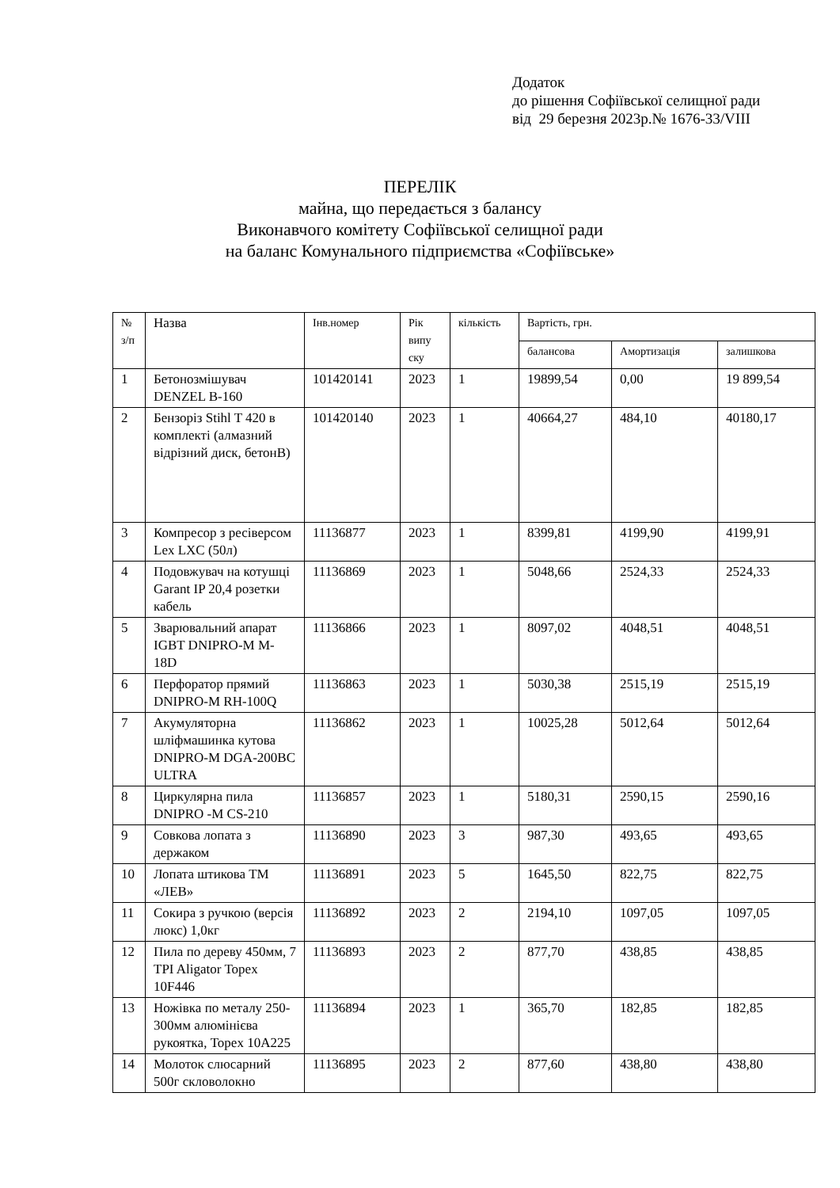Додаток
до рішення Софіївської селищної ради
від 29 березня 2023р.№ 1676-33/VIII
ПЕРЕЛІК
майна, що передається з балансу
Виконавчого комітету Софіївської селищної ради
на баланс Комунального підприємства «Софіївське»
| № з/п | Назва | Інв.номер | Рік випу ску | кількість | Вартість, грн. | | |
| --- | --- | --- | --- | --- | --- | --- | --- |
| | | | | | балансова | Амортизація | залишкова |
| 1 | Бетонозмішувач DENZEL B-160 | 101420141 | 2023 | 1 | 19899,54 | 0,00 | 19 899,54 |
| 2 | Бензоріз Stihl T 420 в комплекті (алмазний відрізний диск, бетонВ) | 101420140 | 2023 | 1 | 40664,27 | 484,10 | 40180,17 |
| 3 | Компресор з ресіверсом Lex LXC (50л) | 11136877 | 2023 | 1 | 8399,81 | 4199,90 | 4199,91 |
| 4 | Подовжувач на котушці Garant IP 20,4 розетки кабель | 11136869 | 2023 | 1 | 5048,66 | 2524,33 | 2524,33 |
| 5 | Зварювальний апарат IGBT DNIPRO-M M-18D | 11136866 | 2023 | 1 | 8097,02 | 4048,51 | 4048,51 |
| 6 | Перфоратор прямий DNIPRO-M RH-100Q | 11136863 | 2023 | 1 | 5030,38 | 2515,19 | 2515,19 |
| 7 | Акумуляторна шліфмашинка кутова DNIPRO-M DGA-200BC ULTRA | 11136862 | 2023 | 1 | 10025,28 | 5012,64 | 5012,64 |
| 8 | Циркулярна пила DNIPRO -M CS-210 | 11136857 | 2023 | 1 | 5180,31 | 2590,15 | 2590,16 |
| 9 | Совкова лопата з держаком | 11136890 | 2023 | 3 | 987,30 | 493,65 | 493,65 |
| 10 | Лопата штикова ТМ «ЛЕВ» | 11136891 | 2023 | 5 | 1645,50 | 822,75 | 822,75 |
| 11 | Сокира з ручкою (версія люкс) 1,0кг | 11136892 | 2023 | 2 | 2194,10 | 1097,05 | 1097,05 |
| 12 | Пила по дереву 450мм, 7 TPI Aligator Topex 10F446 | 11136893 | 2023 | 2 | 877,70 | 438,85 | 438,85 |
| 13 | Ножівка по металу 250-300мм алюмінієва рукоятка, Topex 10A225 | 11136894 | 2023 | 1 | 365,70 | 182,85 | 182,85 |
| 14 | Молоток слюсарний 500г скловолокно | 11136895 | 2023 | 2 | 877,60 | 438,80 | 438,80 |